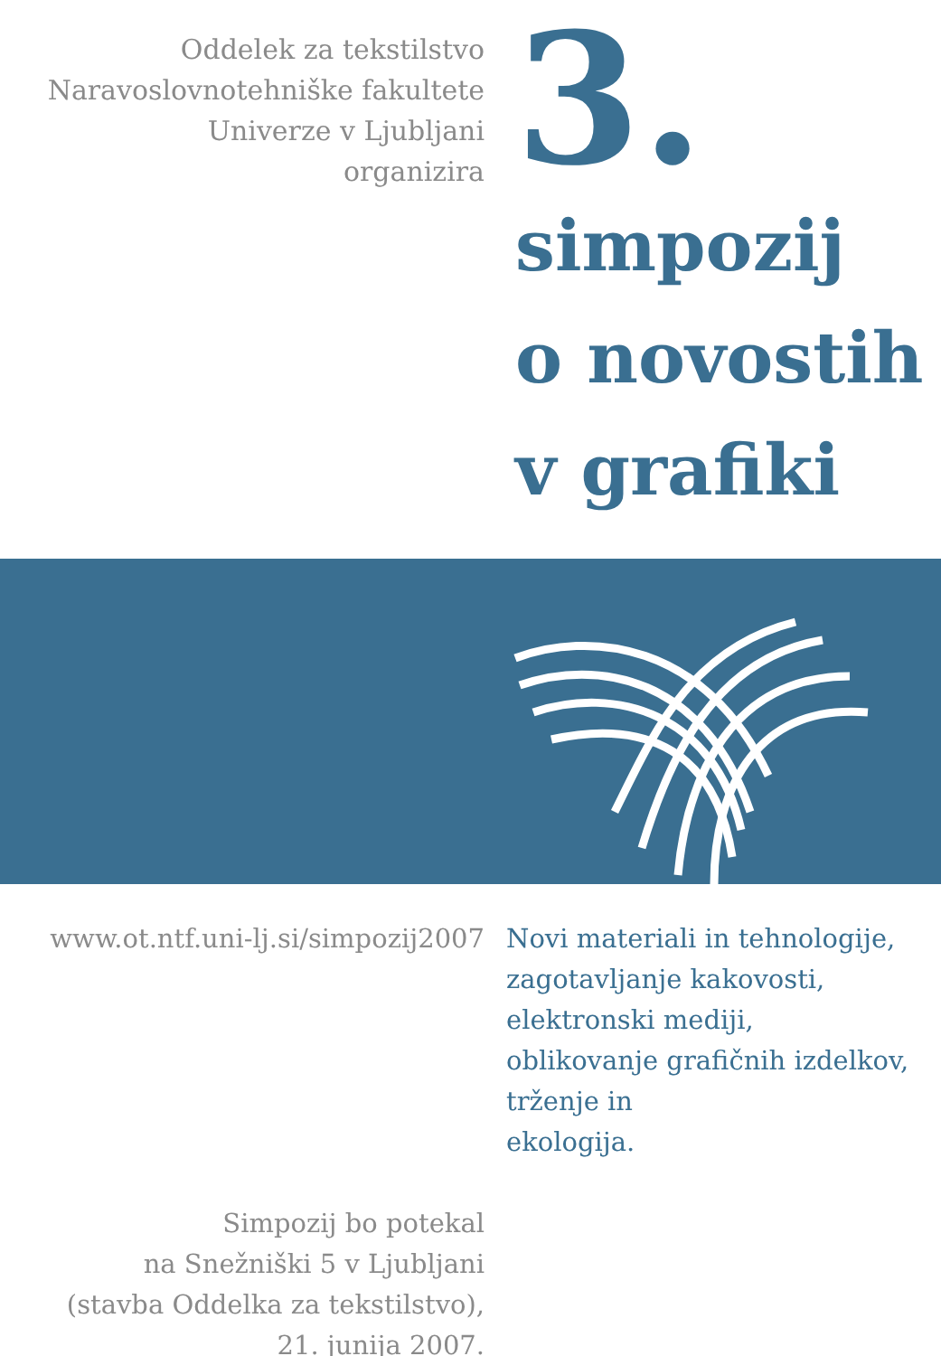Oddelek za tekstilstvo
Naravoslovnotehniške fakultete
Univerze v Ljubljani
organizira
3.
simpozij
o novostih
v grafiki
www.ot.ntf.uni-lj.si/simpozij2007
Simpozij bo potekal
na Snežniški 5 v Ljubljani
(stavba Oddelka za tekstilstvo),
21. junija 2007.
Novi materiali in tehnologije,
zagotavljanje kakovosti,
elektronski mediji,
oblikovanje grafičnih izdelkov,
trženje in
ekologija.